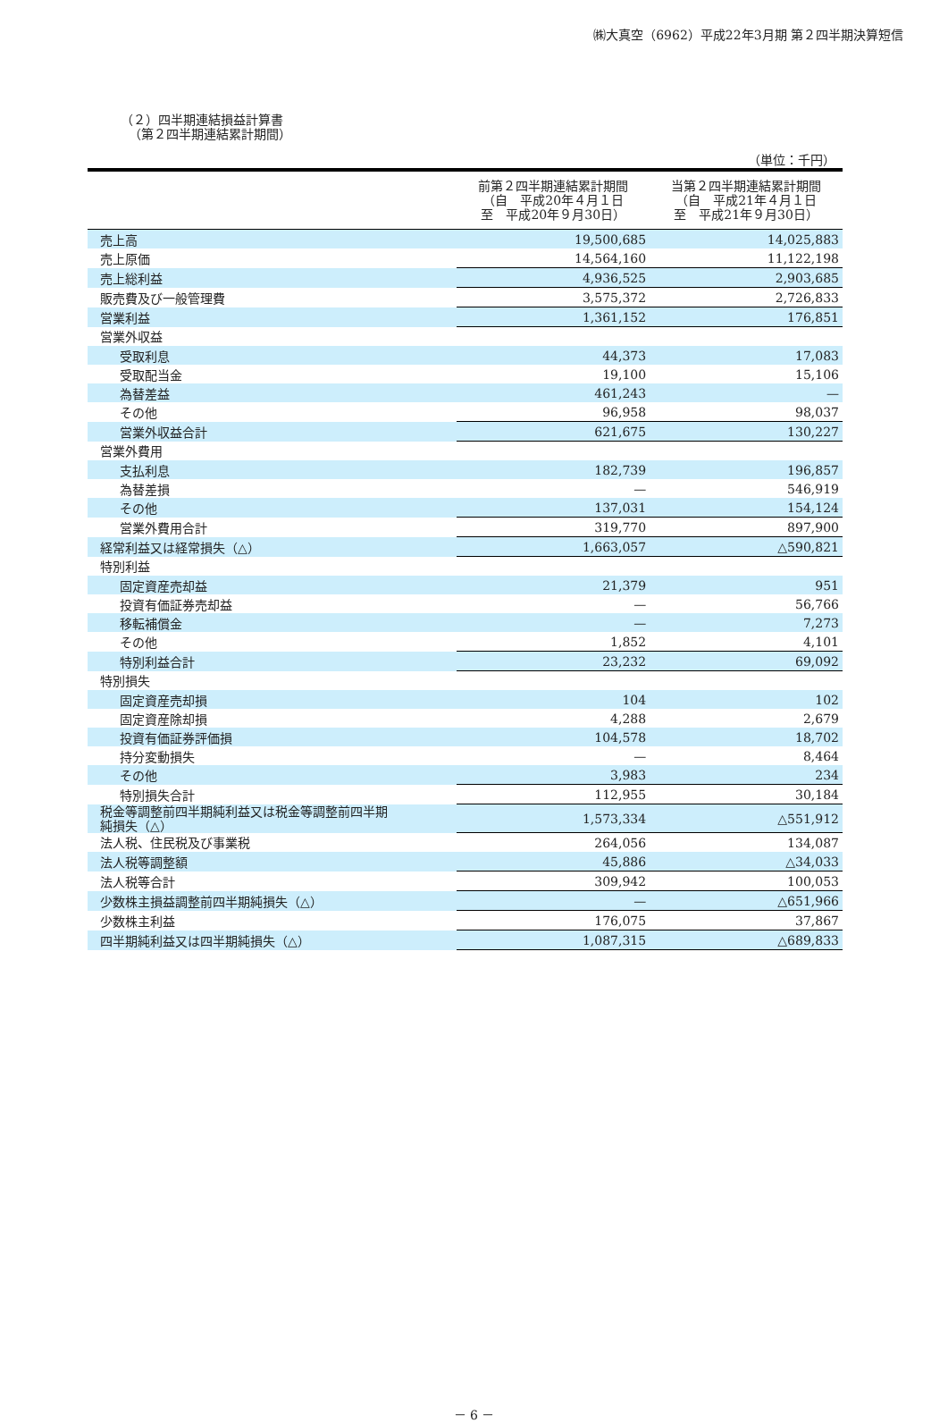㈱大真空（6962）平成22年3月期 第２四半期決算短信
（２）四半期連結損益計算書
（第２四半期連結累計期間）
（単位：千円）
| | 前第２四半期連結累計期間 （自 平成20年４月１日 至 平成20年９月30日） | 当第２四半期連結累計期間 （自 平成21年４月１日 至 平成21年９月30日） |
| --- | --- | --- |
| 売上高 | 19,500,685 | 14,025,883 |
| 売上原価 | 14,564,160 | 11,122,198 |
| 売上総利益 | 4,936,525 | 2,903,685 |
| 販売費及び一般管理費 | 3,575,372 | 2,726,833 |
| 営業利益 | 1,361,152 | 176,851 |
| 営業外収益 | | |
| 受取利息 | 44,373 | 17,083 |
| 受取配当金 | 19,100 | 15,106 |
| 為替差益 | 461,243 | — |
| その他 | 96,958 | 98,037 |
| 営業外収益合計 | 621,675 | 130,227 |
| 営業外費用 | | |
| 支払利息 | 182,739 | 196,857 |
| 為替差損 | — | 546,919 |
| その他 | 137,031 | 154,124 |
| 営業外費用合計 | 319,770 | 897,900 |
| 経常利益又は経常損失（△） | 1,663,057 | △590,821 |
| 特別利益 | | |
| 固定資産売却益 | 21,379 | 951 |
| 投資有価証券売却益 | — | 56,766 |
| 移転補償金 | — | 7,273 |
| その他 | 1,852 | 4,101 |
| 特別利益合計 | 23,232 | 69,092 |
| 特別損失 | | |
| 固定資産売却損 | 104 | 102 |
| 固定資産除却損 | 4,288 | 2,679 |
| 投資有価証券評価損 | 104,578 | 18,702 |
| 持分変動損失 | — | 8,464 |
| その他 | 3,983 | 234 |
| 特別損失合計 | 112,955 | 30,184 |
| 税金等調整前四半期純利益又は税金等調整前四半期 純損失（△） | 1,573,334 | △551,912 |
| 法人税、住民税及び事業税 | 264,056 | 134,087 |
| 法人税等調整額 | 45,886 | △34,033 |
| 法人税等合計 | 309,942 | 100,053 |
| 少数株主損益調整前四半期純損失（△） | — | △651,966 |
| 少数株主利益 | 176,075 | 37,867 |
| 四半期純利益又は四半期純損失（△） | 1,087,315 | △689,833 |
－ 6 －